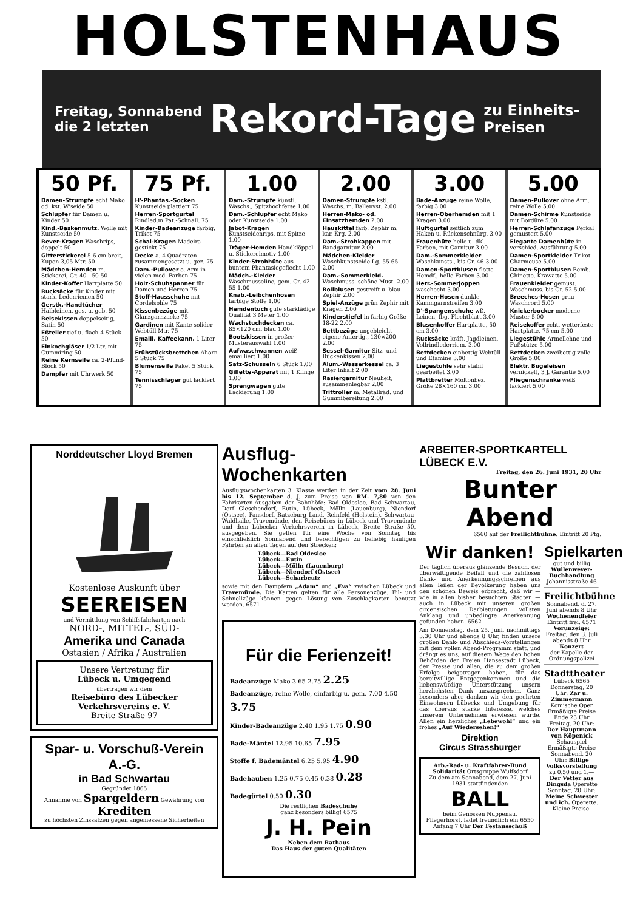HOLSTENHAUS
Freitag, Sonnabend
die 2 letzten
Rekord-Tage
zu Einheits-
Preisen
50 Pf.
Damen-Strümpfe echt Mako od. kst. W'seide 50
Schlüpfer für Damen u. Kinder 50
Kind.-Baskenmütz. Wolle mit Kunstseide 50
Rever-Kragen Waschrips, doppelt 50
Gitterstickerei 5-6 cm breit, Kupon 3,05 Mtr. 50
Mädchen-Hemden m. Stickerei, Gr. 40—50 50
Kinder-Koffer Hartplatte 50
Rucksäcke für Kinder mit stark. Lederriemen 50
Gerstk.-Handtücher Halbleinen, ges. u. geb. 50
Reisekissen doppelseitig, Satin 50
Eßteller tief u. flach 4 Stück 50
Einkochgläser 1/2 Ltr. mit Gummiring 50
Reine Kernseife ca. 2-Pfund-Block 50
Dampfer mit Uhrwerk 50
75 Pf.
H'-Phantas.-Socken Kunstseide plattiert 75
Herren-Sportgürtel Rindled.m.Pat.-Schnall. 75
Kinder-Badeanzüge farbig, Trikot 75
Schal-Kragen Madeira gestickt 75
Decke a. 4 Quadraten zusammengesetzt u. gez. 75
Dam.-Pullover o. Arm in vielen mod. Farben 75
Holz-Schuhspanner für Damen und Herren 75
Stoff-Hausschuhe mit Cordelsohle 75
Kissenbezüge mit Glanzgarnzacke 75
Gardinen mit Kante solider Webtüll Mtr. 75
Emaill. Kaffeekann. 1 Liter 75
Frühstücksbrettchen Ahorn 5 Stück 75
Blumenseife Paket 5 Stück 75
Tennisschläger gut lackiert 75
1.00
Dam.-Strümpfe künstl. Waschs., Spitzhochferse 1.00
Dam.-Schlüpfer echt Mako oder Kunstseide 1.00
Jabot-Kragen Kunstseidenrips, mit Spitze 1.00
Träger-Hemden Handklöppel u. Stickereimotiv 1.00
Kinder-Strohhüte aus buntem Phantasiegeflecht 1.00
Mädch.-Kleider Waschmusseline, gem. Gr. 42-55 1.00
Knab.-Leibchenhosen farbige Stoffe 1.00
Hemdentuch gute starkfädige Qualität 3 Meter 1.00
Wachstuchdecken ca. 85×120 cm, blau 1.00
Bootskissen in großer Musterauswahl 1.00
Aufwaschwannen weiß emailliert 1.00
Satz-Schüsseln 6 Stück 1.00
Gillette-Apparat mit 1 Klinge 1.00
Sprengwagen gute Lackierung 1.00
2.00
Damen-Strümpfe kstl. Waschs. m. Ballenvst. 2.00
Herren-Mako- od. Einsatzhemden 2.00
Hauskittel farb. Zephir m. kar. Krg. 2.00
Dam.-Strohkappen mit Bandgarnitur 2.00
Mädchen-Kleider Waschkunstseide Lg. 55-65 2.00
Dam.-Sommerkleid. Waschmuss. schöne Must. 2.00
Rollblusen gestreift u. blau Zephir 2.00
Spiel-Anzüge grün Zephir mit Kragen 2.00
Kinderstiefel in farbig Größe 18-22 2.00
Bettbezüge ungebleicht eigene Anfertig., 130×200 2.00
Sessel-Garnitur Sitz- und Rückenkissen 2.00
Alum.-Wasserkessel ca. 3 Liter Inhalt 2.00
Rasiergarnitur Neuheit, zusammenlegbar 2.00
Trittroller m. Metallräd. und Gummibereifung 2.00
3.00
Bade-Anzüge reine Wolle, farbig 3.00
Herren-Oberhemden mit 1 Kragen 3.00
Hüftgürtel seitlich zum Haken u. Rückenschnürg. 3.00
Frauenhüte helle u. dkl. Farben, mit Garnitur 3.00
Dam.-Sommerkleider Waschkunsts., bis Gr. 46 3.00
Damen-Sportblusen flotte Hemdf., helle Farben 3.00
Herr.-Sommerjoppen waschecht 3.00
Herren-Hosen dunkle Kammgarnstreifen 3.00
D'-Spangenschuhe wß. Leinen, fbg. Flechtblatt 3.00
Blusenkoffer Hartplatte, 50 cm 3.00
Rucksäcke kräft. Jagdleinen, Vollrindlederriem. 3.00
Bettdecken einbettig Webtüll und Etamine 3.00
Liegestühle sehr stabil gearbeitet 3.00
Plättbretter Moltonbez. Größe 28×160 cm 3.00
5.00
Damen-Pullover ohne Arm, reine Wolle 5.00
Damen-Schirme Kunstseide mit Bordüre 5.00
Herren-Schlafanzüge Perkal gemustert 5.00
Elegante Damenhüte in verschied. Ausführung 5.00
Damen-Sportkleider Trikot-Charmeuse 5.00
Damen-Sportblusen Bemb.-Chinette, Krawatte 5.00
Frauenkleider gemust. Waschmuss. bis Gr. 52 5.00
Breeches-Hosen grau Waschcord 5.00
Knickerbocker moderne Muster 5.00
Reisekoffer echt. wetterfeste Hartplatte, 75 cm 5.00
Liegestühle Armellehne und Fußstütze 5.00
Bettdecken zweibettig volle Größe 5.00
Elektr. Bügeleisen vernickelt, 3 J. Garantie 5.00
Fliegenschränke weiß lackiert 5.00
Norddeutscher Lloyd Bremen
Kostenlose Auskunft über
SEEREISEN
und Vermittlung von Schiffsfahrkarten nach
NORD-, MITTEL-, SÜD-
Amerika und Canada
Ostasien / Afrika / Australien
Unsere Vertretung für
Lübeck u. Umgegend
übertragen wir dem
Reisebüro des Lübecker Verkehrsvereins e. V.
Breite Straße 97
Spar- u. Vorschuß-Verein A.-G.
in Bad Schwartau
Gegründet 1865
Annahme von Spargeldern Gewährung von Krediten
zu höchsten Zinssätzen gegen angemessene Sicherheiten
Ausflug-Wochenkarten
Ausflugswochenkarten 3. Klasse werden in der Zeit vom 28. Juni bis 12. September d. J. zum Preise von RM. 7,80 von den Fahrkarten-Ausgaben der Bahnhöfe: Bad Oldesloe, Bad Schwartau, Dorf Gleschendorf, Eutin, Lübeck, Mölln (Lauenburg), Niendorf (Ostsee), Pansdorf, Ratzeburg Land, Reinfeld (Holstein), Schwartau-Waldhalle, Travemünde, den Reisebüros in Lübeck und Travemünde und dem Lübecker Verkehrsverein in Lübeck, Breite Straße 50, ausgegeben. Sie gelten für eine Woche von Sonntag bis einschließlich Sonnabend und berechtigen zu beliebig häufigen Fahrten an allen Tagen auf den Strecken:
Lübeck—Bad Oldesloe
Lübeck—Eutin
Lübeck—Mölln (Lauenburg)
Lübeck—Niendorf (Ostsee)
Lübeck—Scharbeutz
sowie mit den Dampfern „Adam“ und „Eva“ zwischen Lübeck und Travemünde. Die Karten gelten für alle Personenzüge. Eil- und Schnellzüge können gegen Lösung von Zuschlagkarten benutzt werden. 6571
Für die Ferienzeit!
Badeanzüge Mako 3.65 2.75 2.25
Badeanzüge, reine Wolle, einfarbig u. gem. 7.00 4.50 3.75
Kinder-Badeanzüge 2.40 1.95 1.75 0.90
Bade-Mäntel 12.95 10.65 7.95
Stoffe f. Bademäntel 6.25 5.95 4.90
Badehauben 1.25 0.75 0.45 0.38 0.28
Badegürtel 0.50 0.30
Die restlichen Badeschuhe
ganz besonders billig! 6575
J. H. Pein
Neben dem Rathaus
Das Haus der guten Qualitäten
ARBEITER-SPORTKARTELL LÜBECK E.V.
Freitag, den 26. Juni 1931, 20 Uhr
Bunter Abend
6560 auf der Freilichtbühne. Eintritt 20 Pfg.
Wir danken!
Der täglich überaus glänzende Besuch, der überwältigende Beifall und die zahllosen Dank- und Anerkennungsschreiben aus allen Teilen der Bevölkerung haben uns den schönen Beweis erbracht, daß wir — wie in allen bisher besuchten Städten — auch in Lübeck mit unseren großen circensischen Darbietungen vollsten Anklang und unbedingte Anerkennung gefunden haben. 6562
Am Donnerstag, dem 25. Juni, nachmittags 3.30 Uhr und abends 8 Uhr, finden unsere großen Dank- und Abschieds-Vorstellungen mit dem vollen Abend-Programm statt, und drängt es uns, auf diesem Wege den hohen Behörden der Freien Hansestadt Lübeck, der Presse und allen, die zu dem großen Erfolge beigetragen haben, für das bereitwillige Entgegenkommen und die liebenswürdige Unterstützung unsern herzlichsten Dank auszusprechen. Ganz besonders aber danken wir den geehrten Einwohnern Lübecks und Umgebung für das überaus starke Interesse, welches unserem Unternehmen erwiesen wurde. Allen ein herzliches „Lebewohl“ und ein frohes „Auf Wiedersehen!“
Direktion
Circus Strassburger
Arb.-Rad- u. Kraftfahrer-Bund Solidarität Ortsgruppe Wulfsdorf
Zu dem am Sonnabend, dem 27. Juni 1931 stattfindenden
BALL
beim Genossen Nuppenau, Fliegerhorst, ladet freundlich ein 6550
Anfang 7 Uhr Der Festausschuß
Spielkarten
gut und billig
Wullenwever-Buchhandlung
Johannisstraße 46
Freilichtbühne
Sonnabend, d. 27. Juni abends 8 Uhr
Wochenendfeier
Eintritt frei. 6571
Vorunzeige:
Freitag, den 3. Juli abends 8 Uhr
Konzert
der Kapelle der Ordnungspolizei
Stadttheater
Lübeck 6565
Donnerstag, 20 Uhr: Zar u. Zimmermann Komische Oper Ermäßigte Preise Ende 23 Uhr
Freitag, 20 Uhr: Der Hauptmann von Köpenick Schauspiel Ermäßigte Preise
Sonnabend, 20 Uhr: Billige Volksvorstellung zu 0.50 und 1.— Der Vetter aus Dingsda Operette
Sonntag, 20 Uhr: Meine Schwester und ich. Operette. Kleine Preise.